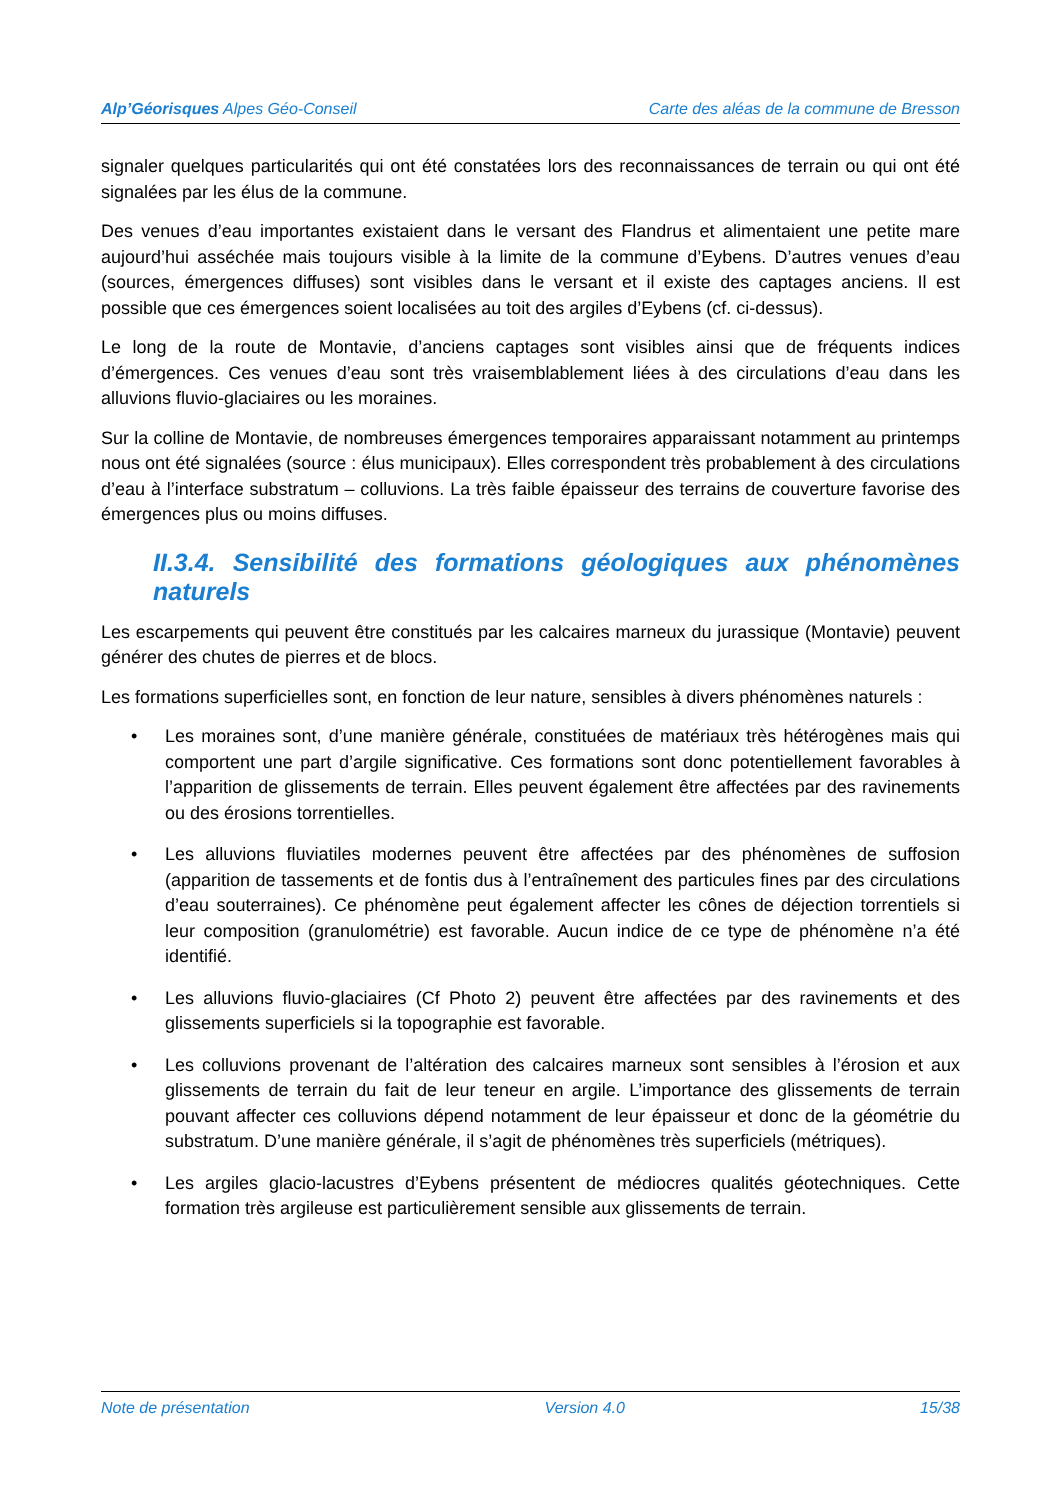Alp’Géorisques Alpes Géo-Conseil Carte des aléas de la commune de Bresson
signaler quelques particularités qui ont été constatées lors des reconnaissances de terrain ou qui ont été signalées par les élus de la commune.
Des venues d’eau importantes existaient dans le versant des Flandrus et alimentaient une petite mare aujourd’hui asséchée mais toujours visible à la limite de la commune d’Eybens. D’autres venues d’eau (sources, émergences diffuses) sont visibles dans le versant et il existe des captages anciens. Il est possible que ces émergences soient localisées au toit des argiles d’Eybens (cf. ci-dessus).
Le long de la route de Montavie, d’anciens captages sont visibles ainsi que de fréquents indices d’émergences. Ces venues d’eau sont très vraisemblablement liées à des circulations d’eau dans les alluvions fluvio-glaciaires ou les moraines.
Sur la colline de Montavie, de nombreuses émergences temporaires apparaissant notamment au printemps nous ont été signalées (source : élus municipaux). Elles correspondent très probablement à des circulations d’eau à l’interface substratum – colluvions. La très faible épaisseur des terrains de couverture favorise des émergences plus ou moins diffuses.
II.3.4. Sensibilité des formations géologiques aux phénomènes naturels
Les escarpements qui peuvent être constitués par les calcaires marneux du jurassique (Montavie) peuvent générer des chutes de pierres et de blocs.
Les formations superficielles sont, en fonction de leur nature, sensibles à divers phénomènes naturels :
• Les moraines sont, d’une manière générale, constituées de matériaux très hétérogènes mais qui comportent une part d’argile significative. Ces formations sont donc potentiellement favorables à l’apparition de glissements de terrain. Elles peuvent également être affectées par des ravinements ou des érosions torrentielles.
• Les alluvions fluviatiles modernes peuvent être affectées par des phénomènes de suffosion (apparition de tassements et de fontis dus à l’entraînement des particules fines par des circulations d’eau souterraines). Ce phénomène peut également affecter les cônes de déjection torrentiels si leur composition (granulométrie) est favorable. Aucun indice de ce type de phénomène n’a été identifié.
• Les alluvions fluvio-glaciaires (Cf Photo 2) peuvent être affectées par des ravinements et des glissements superficiels si la topographie est favorable.
• Les colluvions provenant de l’altération des calcaires marneux sont sensibles à l’érosion et aux glissements de terrain du fait de leur teneur en argile. L’importance des glissements de terrain pouvant affecter ces colluvions dépend notamment de leur épaisseur et donc de la géométrie du substratum. D’une manière générale, il s’agit de phénomènes très superficiels (métriques).
• Les argiles glacio-lacustres d’Eybens présentent de médiocres qualités géotechniques. Cette formation très argileuse est particulièrement sensible aux glissements de terrain.
Note de présentation Version 4.0 15/38